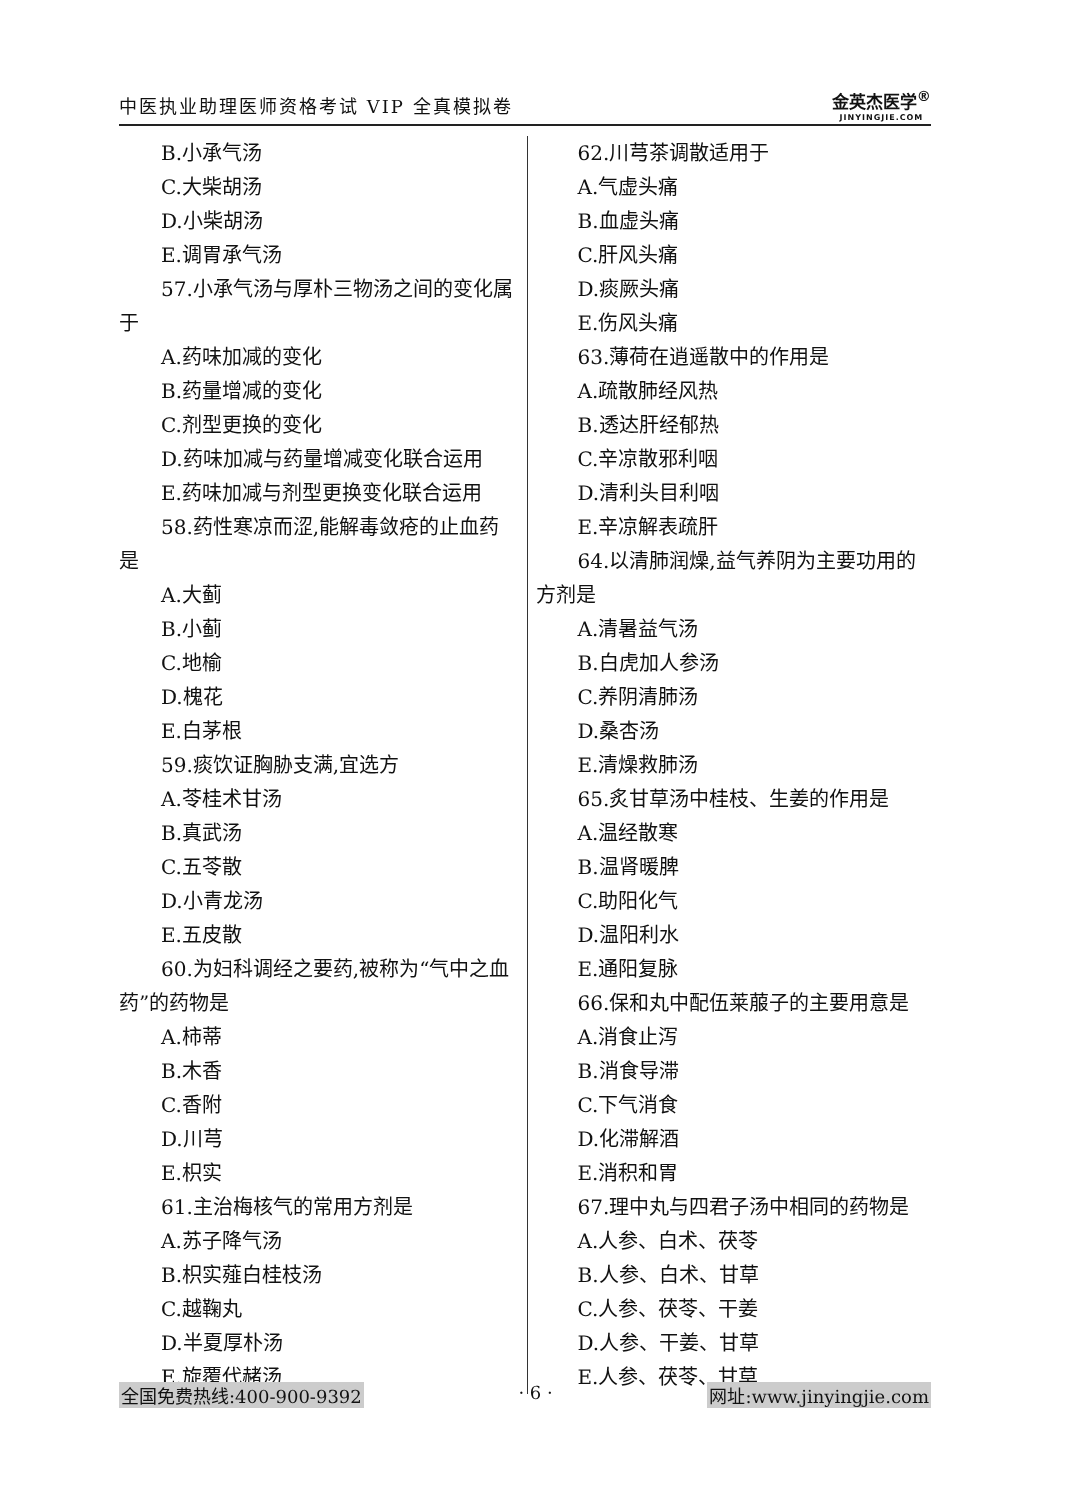中医执业助理医师资格考试 VIP 全真模拟卷
金英杰医学<sup>®</sup>
JINYINGJIE.COM
B.小承气汤
C.大柴胡汤
D.小柴胡汤
E.调胃承气汤
57.小承气汤与厚朴三物汤之间的变化属于
A.药味加减的变化
B.药量增减的变化
C.剂型更换的变化
D.药味加减与药量增减变化联合运用
E.药味加减与剂型更换变化联合运用
58.药性寒凉而涩,能解毒敛疮的止血药是
A.大蓟
B.小蓟
C.地榆
D.槐花
E.白茅根
59.痰饮证胸胁支满,宜选方
A.苓桂术甘汤
B.真武汤
C.五苓散
D.小青龙汤
E.五皮散
60.为妇科调经之要药,被称为“气中之血药”的药物是
A.柿蒂
B.木香
C.香附
D.川芎
E.枳实
61.主治梅核气的常用方剂是
A.苏子降气汤
B.枳实薤白桂枝汤
C.越鞠丸
D.半夏厚朴汤
E.旋覆代赭汤
62.川芎茶调散适用于
A.气虚头痛
B.血虚头痛
C.肝风头痛
D.痰厥头痛
E.伤风头痛
63.薄荷在逍遥散中的作用是
A.疏散肺经风热
B.透达肝经郁热
C.辛凉散邪利咽
D.清利头目利咽
E.辛凉解表疏肝
64.以清肺润燥,益气养阴为主要功用的方剂是
A.清暑益气汤
B.白虎加人参汤
C.养阴清肺汤
D.桑杏汤
E.清燥救肺汤
65.炙甘草汤中桂枝、生姜的作用是
A.温经散寒
B.温肾暖脾
C.助阳化气
D.温阳利水
E.通阳复脉
66.保和丸中配伍莱菔子的主要用意是
A.消食止泻
B.消食导滞
C.下气消食
D.化滞解酒
E.消积和胃
67.理中丸与四君子汤中相同的药物是
A.人参、白术、茯苓
B.人参、白术、甘草
C.人参、茯苓、干姜
D.人参、干姜、甘草
E.人参、茯苓、甘草
全国免费热线:400-900-9392 · 6 · 网址:www.jinyingjie.com